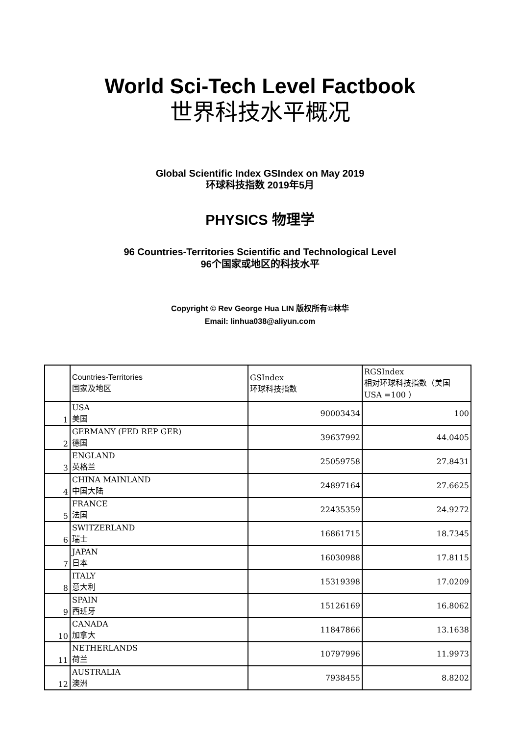World Sci-Tech Level Factbook
世界科技水平概况
Global Scientific Index GSIndex on May 2019
环球科技指数 2019年5月
PHYSICS 物理学
96 Countries-Territories Scientific and Technological Level
96个国家或地区的科技水平
Copyright © Rev George Hua LIN 版权所有©林华
Email: linhua038@aliyun.com
| | Countries-Territories 国家及地区 | GSIndex 环球科技指数 | RGSIndex 相对环球科技指数（美国 USA =100 ） |
| --- | --- | --- | --- |
| 1 | USA 美国 | 90003434 | 100 |
| 2 | GERMANY (FED REP GER) 德国 | 39637992 | 44.0405 |
| 3 | ENGLAND 英格兰 | 25059758 | 27.8431 |
| 4 | CHINA MAINLAND 中国大陆 | 24897164 | 27.6625 |
| 5 | FRANCE 法国 | 22435359 | 24.9272 |
| 6 | SWITZERLAND 瑞士 | 16861715 | 18.7345 |
| 7 | JAPAN 日本 | 16030988 | 17.8115 |
| 8 | ITALY 意大利 | 15319398 | 17.0209 |
| 9 | SPAIN 西班牙 | 15126169 | 16.8062 |
| 10 | CANADA 加拿大 | 11847866 | 13.1638 |
| 11 | NETHERLANDS 荷兰 | 10797996 | 11.9973 |
| 12 | AUSTRALIA 澳洲 | 7938455 | 8.8202 |